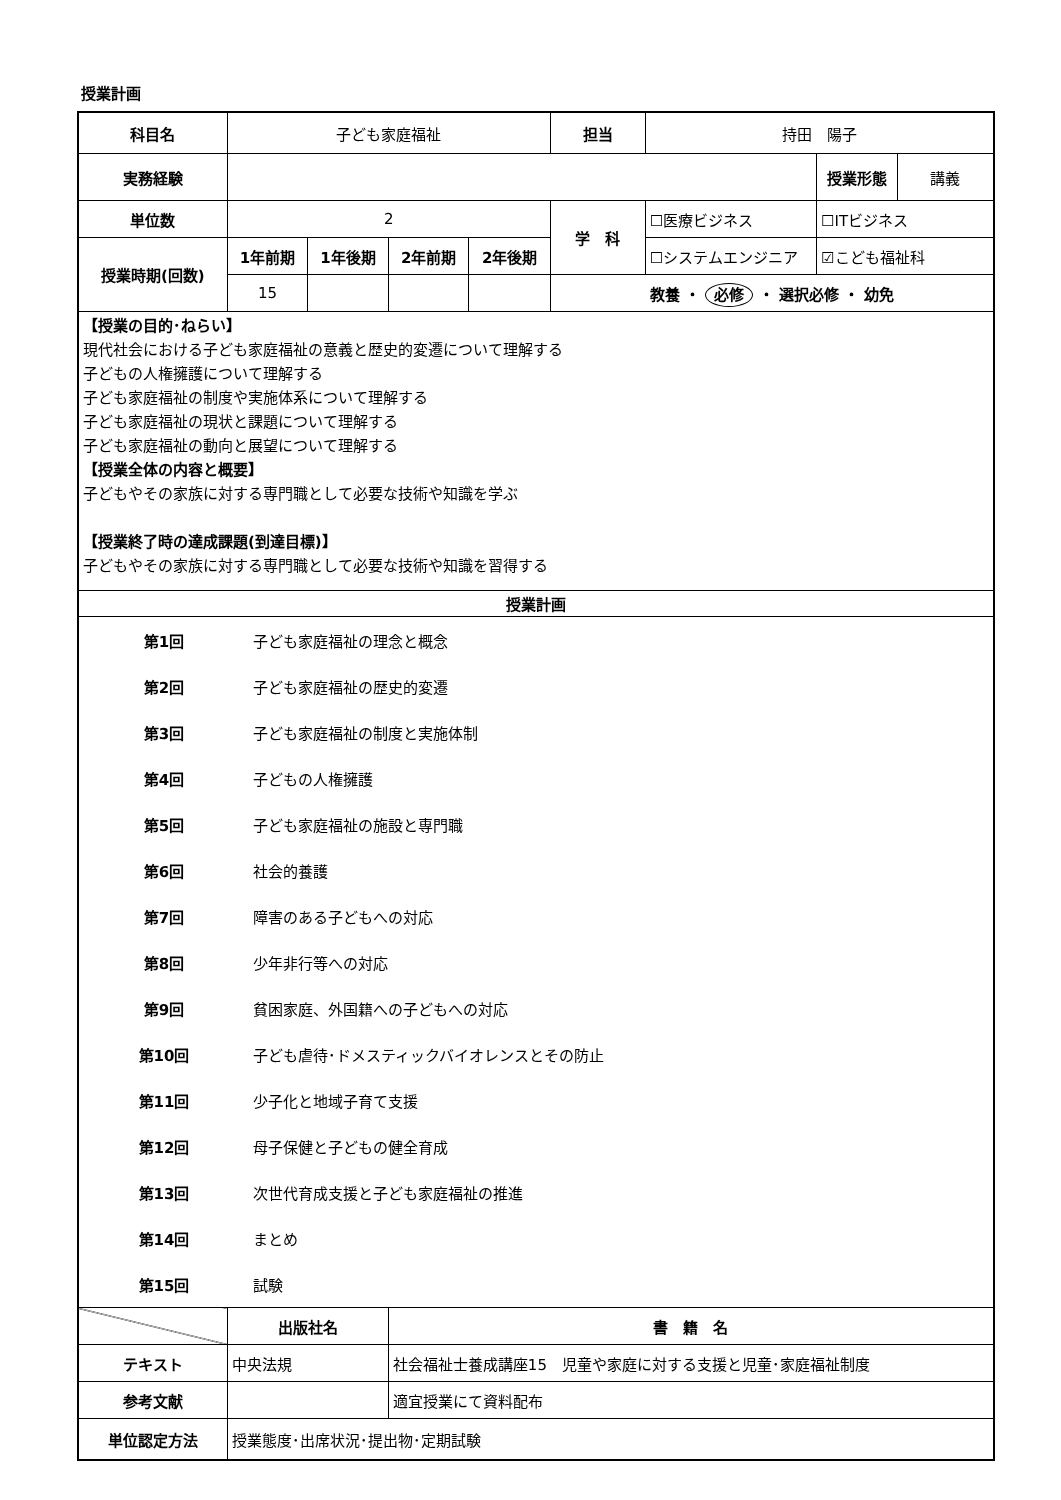授業計画
| 科目名 | 子ども家庭福祉 | | | | 担当 | 持田 陽子 | | |
| 実務経験 | | | | | | | 授業形態 | 講義 |
| 単位数 | 2 | | | | 学 科 | ☐医療ビジネス | ☐ITビジネス | |
| 授業時期(回数) | 1年前期 | 1年後期 | 2年前期 | 2年後期 | | ☐システムエンジニア | ☑こども福祉科 | |
| | 15 | | | | 教養 ・ 必修 ・ 選択必修 ・ 幼免 | | | |
| 【授業の目的･ねらい】 現代社会における子ども家庭福祉の意義と歴史的変遷について理解する 子どもの人権擁護について理解する 子ども家庭福祉の制度や実施体系について理解する 子ども家庭福祉の現状と課題について理解する 子ども家庭福祉の動向と展望について理解する 【授業全体の内容と概要】 子どもやその家族に対する専門職として必要な技術や知識を学ぶ 【授業終了時の達成課題(到達目標)】 子どもやその家族に対する専門職として必要な技術や知識を習得する | | | | | | | | |
| 授業計画 | | | | | | | | |
| / 第1回 / 子ども家庭福祉の理念と概念 / / 第2回 / 子ども家庭福祉の歴史的変遷 / / 第3回 / 子ども家庭福祉の制度と実施体制 / / 第4回 / 子どもの人権擁護 / / 第5回 / 子ども家庭福祉の施設と専門職 / / 第6回 / 社会的養護 / / 第7回 / 障害のある子どもへの対応 / / 第8回 / 少年非行等への対応 / / 第9回 / 貧困家庭、外国籍への子どもへの対応 / / 第10回 / 子ども虐待･ドメスティックバイオレンスとその防止 / / 第11回 / 少子化と地域子育て支援 / / 第12回 / 母子保健と子どもの健全育成 / / 第13回 / 次世代育成支援と子ども家庭福祉の推進 / / 第14回 / まとめ / / 第15回 / 試験 / | | | | | | | | |
| | 出版社名 | | 書 籍 名 | | | | | |
| テキスト | 中央法規 | | 社会福祉士養成講座15 児童や家庭に対する支援と児童･家庭福祉制度 | | | | | |
| 参考文献 | | | 適宜授業にて資料配布 | | | | | |
| 単位認定方法 | 授業態度･出席状況･提出物･定期試験 | | | | | | | |